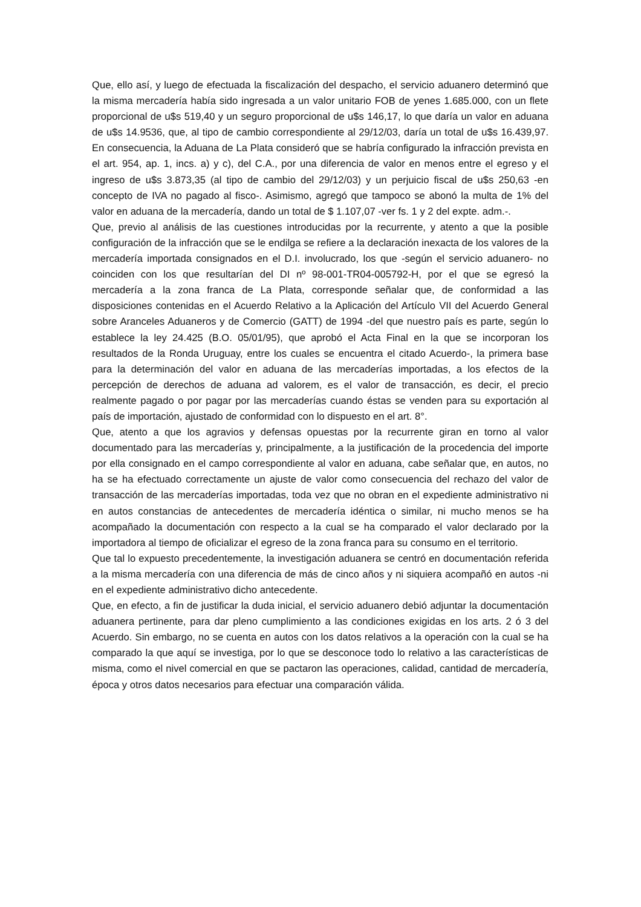Que, ello así, y luego de efectuada la fiscalización del despacho, el servicio aduanero determinó que la misma mercadería había sido ingresada a un valor unitario FOB de yenes 1.685.000, con un flete proporcional de u$s 519,40 y un seguro proporcional de u$s 146,17, lo que daría un valor en aduana de u$s 14.9536, que, al tipo de cambio correspondiente al 29/12/03, daría un total de u$s 16.439,97. En consecuencia, la Aduana de La Plata consideró que se habría configurado la infracción prevista en el art. 954, ap. 1, incs. a) y c), del C.A., por una diferencia de valor en menos entre el egreso y el ingreso de u$s 3.873,35 (al tipo de cambio del 29/12/03) y un perjuicio fiscal de u$s 250,63 -en concepto de IVA no pagado al fisco-. Asimismo, agregó que tampoco se abonó la multa de 1% del valor en aduana de la mercadería, dando un total de $ 1.107,07 -ver fs. 1 y 2 del expte. adm.-.
Que, previo al análisis de las cuestiones introducidas por la recurrente, y atento a que la posible configuración de la infracción que se le endilga se refiere a la declaración inexacta de los valores de la mercadería importada consignados en el D.I. involucrado, los que -según el servicio aduanero- no coinciden con los que resultarían del DI nº 98-001-TR04-005792-H, por el que se egresó la mercadería a la zona franca de La Plata, corresponde señalar que, de conformidad a las disposiciones contenidas en el Acuerdo Relativo a la Aplicación del Artículo VII del Acuerdo General sobre Aranceles Aduaneros y de Comercio (GATT) de 1994 -del que nuestro país es parte, según lo establece la ley 24.425 (B.O. 05/01/95), que aprobó el Acta Final en la que se incorporan los resultados de la Ronda Uruguay, entre los cuales se encuentra el citado Acuerdo-, la primera base para la determinación del valor en aduana de las mercaderías importadas, a los efectos de la percepción de derechos de aduana ad valorem, es el valor de transacción, es decir, el precio realmente pagado o por pagar por las mercaderías cuando éstas se venden para su exportación al país de importación, ajustado de conformidad con lo dispuesto en el art. 8°.
Que, atento a que los agravios y defensas opuestas por la recurrente giran en torno al valor documentado para las mercaderías y, principalmente, a la justificación de la procedencia del importe por ella consignado en el campo correspondiente al valor en aduana, cabe señalar que, en autos, no ha se ha efectuado correctamente un ajuste de valor como consecuencia del rechazo del valor de transacción de las mercaderías importadas, toda vez que no obran en el expediente administrativo ni en autos constancias de antecedentes de mercadería idéntica o similar, ni mucho menos se ha acompañado la documentación con respecto a la cual se ha comparado el valor declarado por la importadora al tiempo de oficializar el egreso de la zona franca para su consumo en el territorio.
Que tal lo expuesto precedentemente, la investigación aduanera se centró en documentación referida a la misma mercadería con una diferencia de más de cinco años y ni siquiera acompañó en autos -ni en el expediente administrativo dicho antecedente.
Que, en efecto, a fin de justificar la duda inicial, el servicio aduanero debió adjuntar la documentación aduanera pertinente, para dar pleno cumplimiento a las condiciones exigidas en los arts. 2 ó 3 del Acuerdo. Sin embargo, no se cuenta en autos con los datos relativos a la operación con la cual se ha comparado la que aquí se investiga, por lo que se desconoce todo lo relativo a las características de misma, como el nivel comercial en que se pactaron las operaciones, calidad, cantidad de mercadería, época y otros datos necesarios para efectuar una comparación válida.